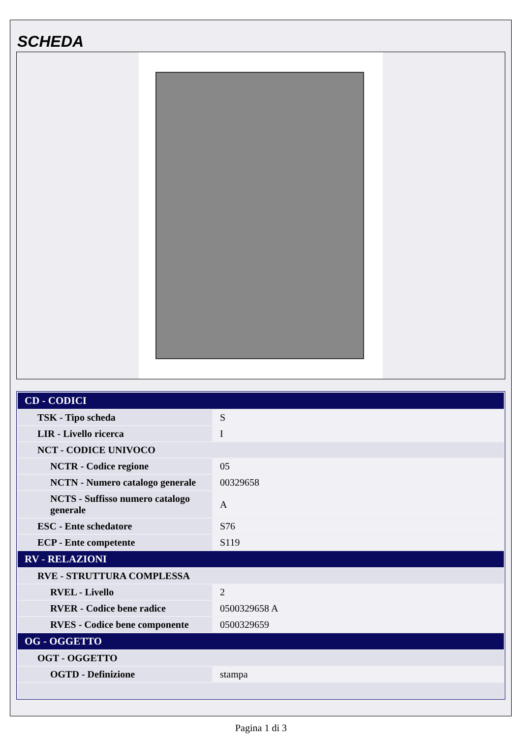SCHEDA
| CD - CODICI | |
| TSK - Tipo scheda | S |
| LIR - Livello ricerca | I |
| NCT - CODICE UNIVOCO | |
| NCTR - Codice regione | 05 |
| NCTN - Numero catalogo generale | 00329658 |
| NCTS - Suffisso numero catalogo generale | A |
| ESC - Ente schedatore | S76 |
| ECP - Ente competente | S119 |
| RV - RELAZIONI | |
| RVE - STRUTTURA COMPLESSA | |
| RVEL - Livello | 2 |
| RVER - Codice bene radice | 0500329658 A |
| RVES - Codice bene componente | 0500329659 |
| OG - OGGETTO | |
| OGT - OGGETTO | |
| OGTD - Definizione | stampa |
Pagina 1 di 3